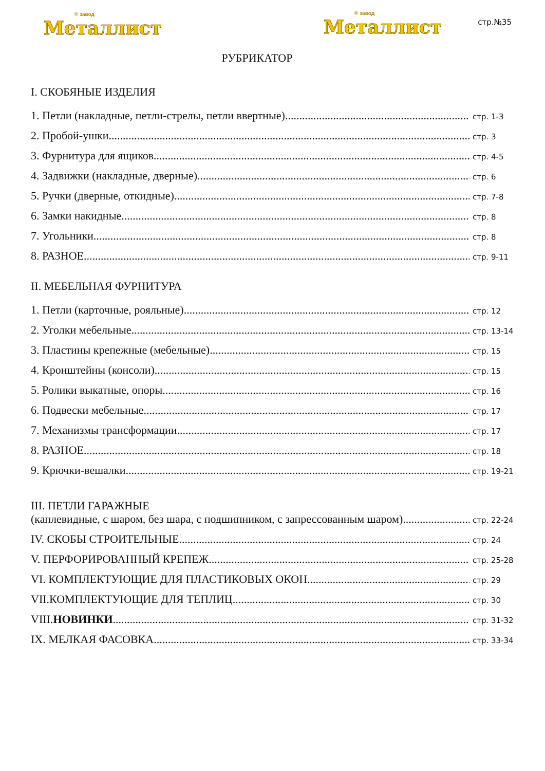® завод
Металлист
® завод
Металлист
стр.№35
РУБРИКАТОР
I. СКОБЯНЫЕ ИЗДЕЛИЯ
1. Петли (накладные, петли-стрелы, петли ввертные) стр. 1-3
2. Пробой-ушки стр. 3
3. Фурнитура для ящиков стр. 4-5
4. Задвижки (накладные, дверные) стр. 6
5. Ручки (дверные, откидные) стр. 7-8
6. Замки накидные стр. 8
7. Угольники стр. 8
8. РАЗНОЕ стр. 9-11
II. МЕБЕЛЬНАЯ ФУРНИТУРА
1. Петли (карточные, рояльные) стр. 12
2. Уголки мебельные стр. 13-14
3. Пластины крепежные (мебельные) стр. 15
4. Кронштейны (консоли) стр. 15
5. Ролики выкатные, опоры стр. 16
6. Подвески мебельные стр. 17
7. Механизмы трансформации стр. 17
8. РАЗНОЕ стр. 18
9. Крючки-вешалки стр. 19-21
III. ПЕТЛИ ГАРАЖНЫЕ
(каплевидные, с шаром, без шара, с подшипником, с запрессованным шаром) стр. 22-24
IV. СКОБЫ СТРОИТЕЛЬНЫЕ стр. 24
V. ПЕРФОРИРОВАННЫЙ КРЕПЕЖ стр. 25-28
VI. КОМПЛЕКТУЮЩИЕ ДЛЯ ПЛАСТИКОВЫХ ОКОН стр. 29
VII.КОМПЛЕКТУЮЩИЕ ДЛЯ ТЕПЛИЦ стр. 30
VIII.НОВИНКИ стр. 31-32
IX. МЕЛКАЯ ФАСОВКА стр. 33-34